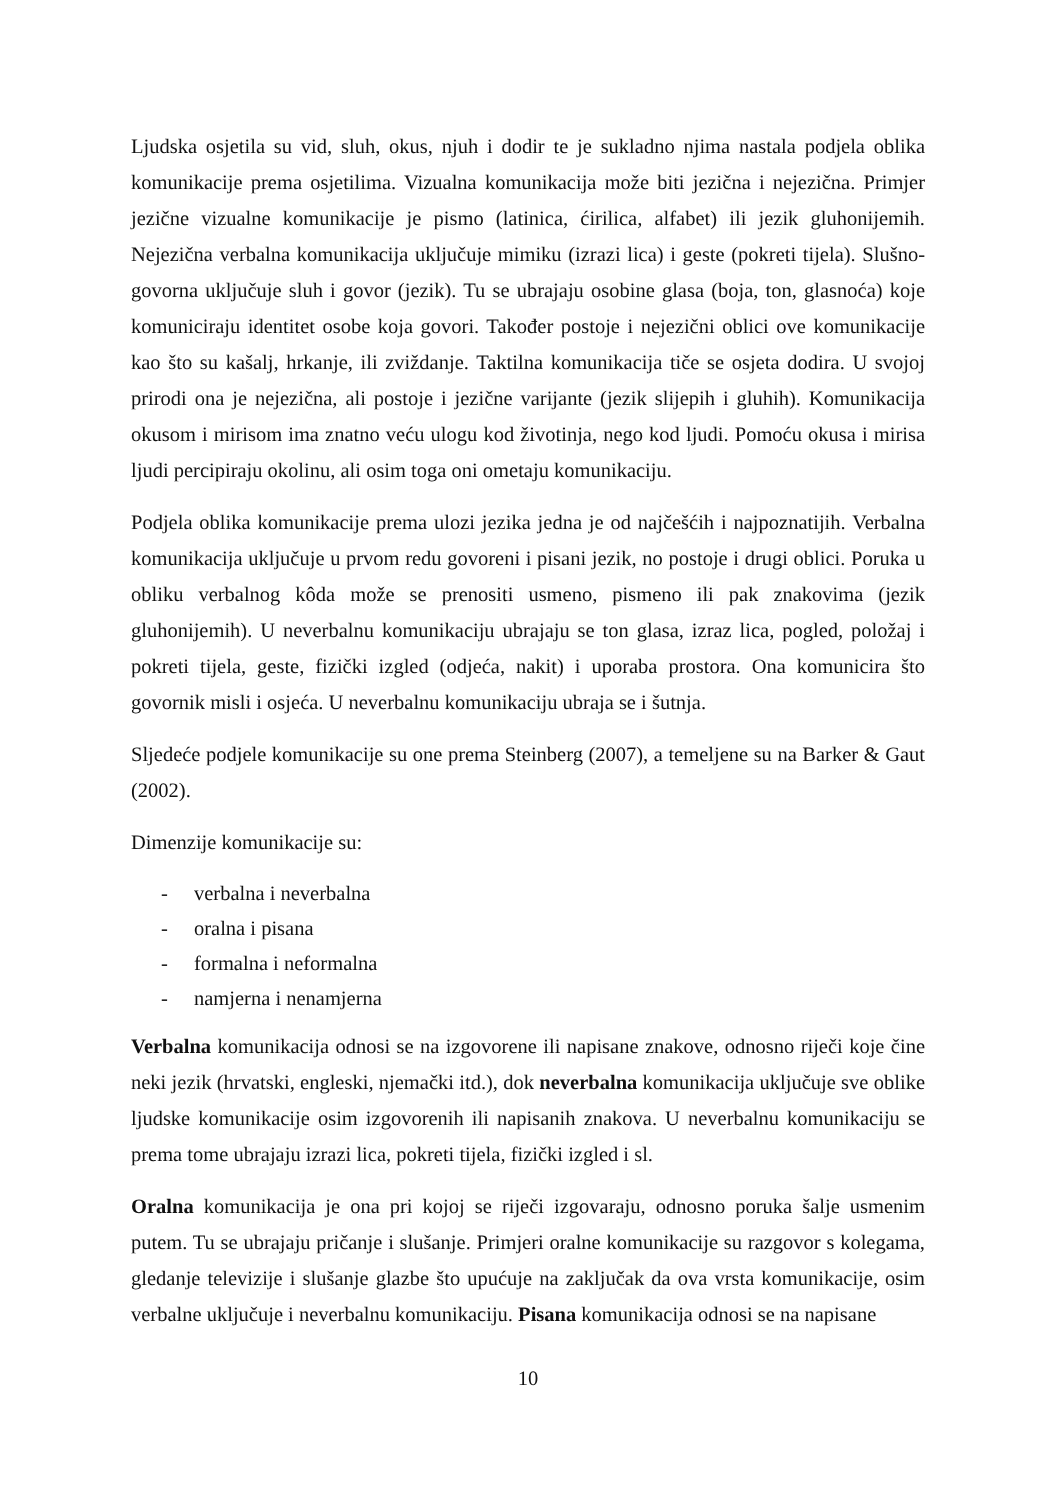Ljudska osjetila su vid, sluh, okus, njuh i dodir te je sukladno njima nastala podjela oblika komunikacije prema osjetilima. Vizualna komunikacija može biti jezična i nejezična. Primjer jezične vizualne komunikacije je pismo (latinica, ćirilica, alfabet) ili jezik gluhonijemih. Nejezična verbalna komunikacija uključuje mimiku (izrazi lica) i geste (pokreti tijela). Slušno-govorna uključuje sluh i govor (jezik). Tu se ubrajaju osobine glasa (boja, ton, glasnoća) koje komuniciraju identitet osobe koja govori. Također postoje i nejezični oblici ove komunikacije kao što su kašalj, hrkanje, ili zviždanje. Taktilna komunikacija tiče se osjeta dodira. U svojoj prirodi ona je nejezična, ali postoje i jezične varijante (jezik slijepih i gluhih). Komunikacija okusom i mirisom ima znatno veću ulogu kod životinja, nego kod ljudi. Pomoću okusa i mirisa ljudi percipiraju okolinu, ali osim toga oni ometaju komunikaciju.
Podjela oblika komunikacije prema ulozi jezika jedna je od najčešćih i najpoznatijih. Verbalna komunikacija uključuje u prvom redu govoreni i pisani jezik, no postoje i drugi oblici. Poruka u obliku verbalnog kôda može se prenositi usmeno, pismeno ili pak znakovima (jezik gluhonijemih). U neverbalnu komunikaciju ubrajaju se ton glasa, izraz lica, pogled, položaj i pokreti tijela, geste, fizički izgled (odjeća, nakit) i uporaba prostora. Ona komunicira što govornik misli i osjeća. U neverbalnu komunikaciju ubraja se i šutnja.
Sljedeće podjele komunikacije su one prema Steinberg (2007), a temeljene su na Barker & Gaut (2002).
Dimenzije komunikacije su:
- verbalna i neverbalna
- oralna i pisana
- formalna i neformalna
- namjerna i nenamjerna
Verbalna komunikacija odnosi se na izgovorene ili napisane znakove, odnosno riječi koje čine neki jezik (hrvatski, engleski, njemački itd.), dok neverbalna komunikacija uključuje sve oblike ljudske komunikacije osim izgovorenih ili napisanih znakova. U neverbalnu komunikaciju se prema tome ubrajaju izrazi lica, pokreti tijela, fizički izgled i sl.
Oralna komunikacija je ona pri kojoj se riječi izgovaraju, odnosno poruka šalje usmenim putem. Tu se ubrajaju pričanje i slušanje. Primjeri oralne komunikacije su razgovor s kolegama, gledanje televizije i slušanje glazbe što upućuje na zaključak da ova vrsta komunikacije, osim verbalne uključuje i neverbalnu komunikaciju. Pisana komunikacija odnosi se na napisane
10